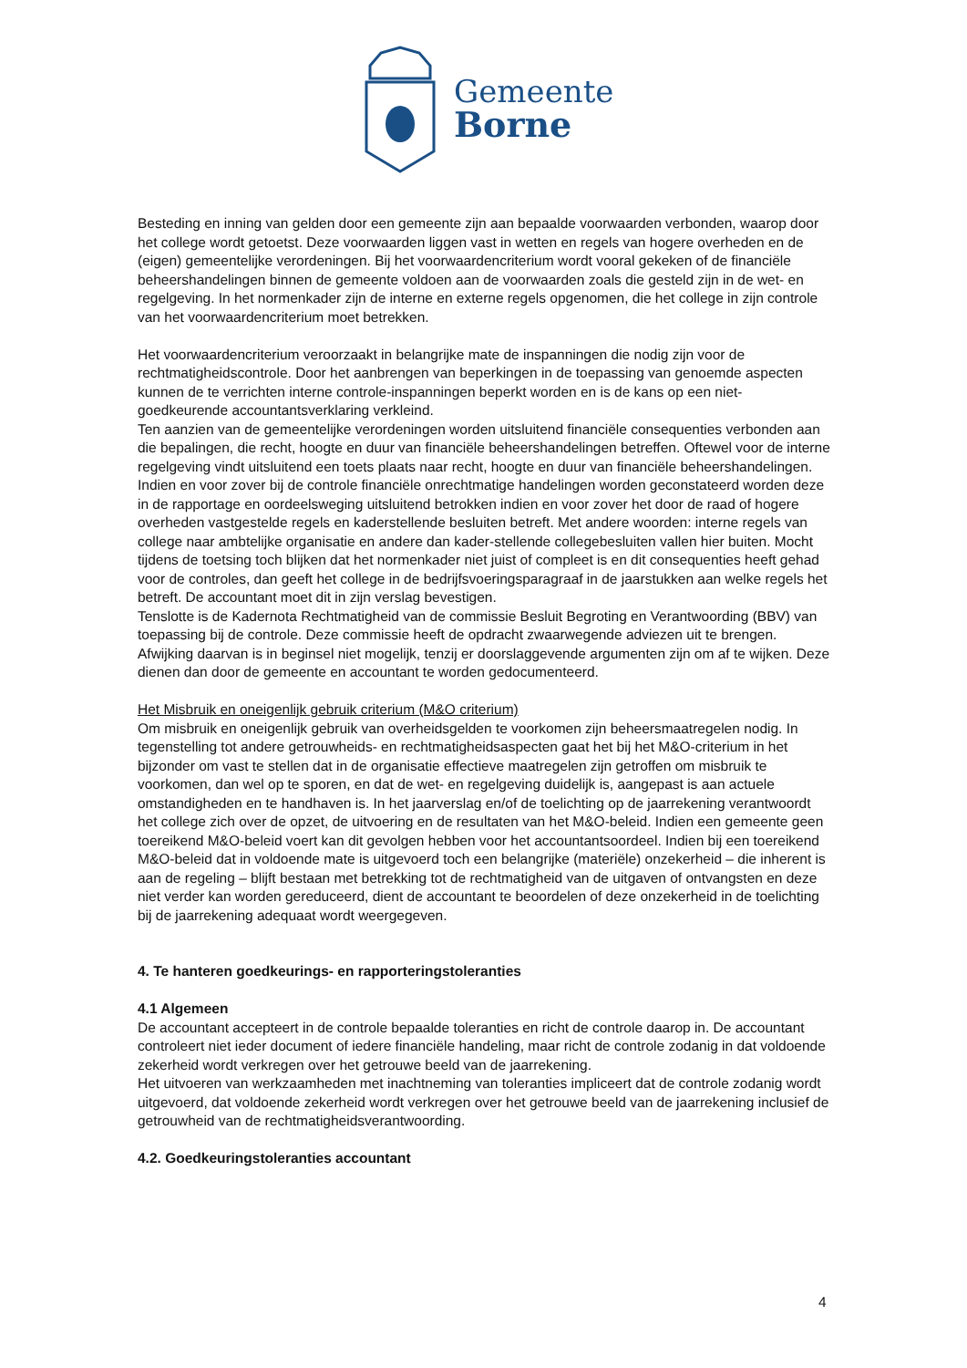Gemeente
Borne
Besteding en inning van gelden door een gemeente zijn aan bepaalde voorwaarden verbonden, waarop door het college wordt getoetst. Deze voorwaarden liggen vast in wetten en regels van hogere overheden en de (eigen) gemeentelijke verordeningen. Bij het voorwaardencriterium wordt vooral gekeken of de financiële beheershandelingen binnen de gemeente voldoen aan de voorwaarden zoals die gesteld zijn in de wet- en regelgeving. In het normenkader zijn de interne en externe regels opgenomen, die het college in zijn controle van het voorwaardencriterium moet betrekken.
Het voorwaardencriterium veroorzaakt in belangrijke mate de inspanningen die nodig zijn voor de rechtmatigheidscontrole. Door het aanbrengen van beperkingen in de toepassing van genoemde aspecten kunnen de te verrichten interne controle-inspanningen beperkt worden en is de kans op een niet-goedkeurende accountantsverklaring verkleind.
Ten aanzien van de gemeentelijke verordeningen worden uitsluitend financiële consequenties verbonden aan die bepalingen, die recht, hoogte en duur van financiële beheershandelingen betreffen. Oftewel voor de interne regelgeving vindt uitsluitend een toets plaats naar recht, hoogte en duur van financiële beheershandelingen.
Indien en voor zover bij de controle financiële onrechtmatige handelingen worden geconstateerd worden deze in de rapportage en oordeelsweging uitsluitend betrokken indien en voor zover het door de raad of hogere overheden vastgestelde regels en kaderstellende besluiten betreft. Met andere woorden: interne regels van college naar ambtelijke organisatie en andere dan kader-stellende collegebesluiten vallen hier buiten. Mocht tijdens de toetsing toch blijken dat het normenkader niet juist of compleet is en dit consequenties heeft gehad voor de controles, dan geeft het college in de bedrijfsvoeringsparagraaf in de jaarstukken aan welke regels het betreft. De accountant moet dit in zijn verslag bevestigen.
Tenslotte is de Kadernota Rechtmatigheid van de commissie Besluit Begroting en Verantwoording (BBV) van toepassing bij de controle. Deze commissie heeft de opdracht zwaarwegende adviezen uit te brengen. Afwijking daarvan is in beginsel niet mogelijk, tenzij er doorslaggevende argumenten zijn om af te wijken. Deze dienen dan door de gemeente en accountant te worden gedocumenteerd.
Het Misbruik en oneigenlijk gebruik criterium (M&O criterium)
Om misbruik en oneigenlijk gebruik van overheidsgelden te voorkomen zijn beheersmaatregelen nodig. In tegenstelling tot andere getrouwheids- en rechtmatigheidsaspecten gaat het bij het M&O-criterium in het bijzonder om vast te stellen dat in de organisatie effectieve maatregelen zijn getroffen om misbruik te voorkomen, dan wel op te sporen, en dat de wet- en regelgeving duidelijk is, aangepast is aan actuele omstandigheden en te handhaven is. In het jaarverslag en/of de toelichting op de jaarrekening verantwoordt het college zich over de opzet, de uitvoering en de resultaten van het M&O-beleid. Indien een gemeente geen toereikend M&O-beleid voert kan dit gevolgen hebben voor het accountantsoordeel. Indien bij een toereikend M&O-beleid dat in voldoende mate is uitgevoerd toch een belangrijke (materiële) onzekerheid – die inherent is aan de regeling – blijft bestaan met betrekking tot de rechtmatigheid van de uitgaven of ontvangsten en deze niet verder kan worden gereduceerd, dient de accountant te beoordelen of deze onzekerheid in de toelichting bij de jaarrekening adequaat wordt weergegeven.
4. Te hanteren goedkeurings- en rapporteringstoleranties
4.1 Algemeen
De accountant accepteert in de controle bepaalde toleranties en richt de controle daarop in. De accountant controleert niet ieder document of iedere financiële handeling, maar richt de controle zodanig in dat voldoende zekerheid wordt verkregen over het getrouwe beeld van de jaarrekening.
Het uitvoeren van werkzaamheden met inachtneming van toleranties impliceert dat de controle zodanig wordt uitgevoerd, dat voldoende zekerheid wordt verkregen over het getrouwe beeld van de jaarrekening inclusief de getrouwheid van de rechtmatigheidsverantwoording.
4.2. Goedkeuringstoleranties accountant
4